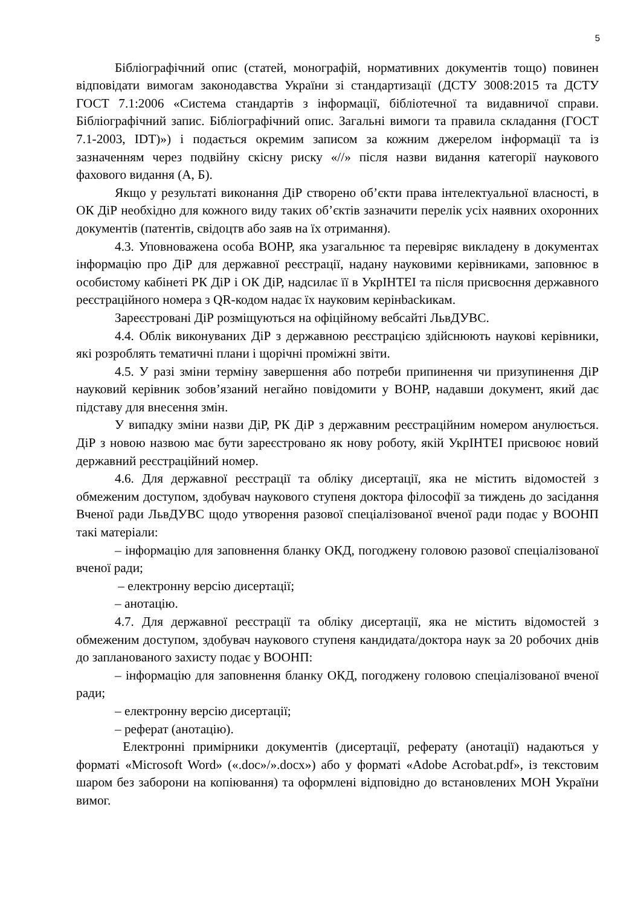5
Бібліографічний опис (статей, монографій, нормативних документів тощо) повинен відповідати вимогам законодавства України зі стандартизації (ДСТУ 3008:2015 та ДСТУ ГОСТ 7.1:2006 «Система стандартів з інформації, бібліотечної та видавничої справи. Бібліографічний запис. Бібліографічний опис. Загальні вимоги та правила складання (ГОСТ 7.1-2003, IDT)») і подається окремим записом за кожним джерелом інформації та із зазначенням через подвійну скісну риску «//» після назви видання категорії наукового фахового видання (А, Б).
Якщо у результаті виконання ДіР створено об’єкти права інтелектуальної власності, в ОК ДіР необхідно для кожного виду таких об’єктів зазначити перелік усіх наявних охоронних документів (патентів, свідоцтв або заяв на їх отримання).
4.3. Уповноважена особа ВОНР, яка узагальнює та перевіряє викладену в документах інформацію про ДіР для державної реєстрації, надану науковими керівниками, заповнює в особистому кабінеті РК ДіР і ОК ДіР, надсилає її в УкрІНТЕІ та після присвоєння державного реєстраційного номера з QR-кодом надає їх науковим керінbackикам.
Зареєстровані ДіР розміщуються на офіційному вебсайті ЛьвДУВС.
4.4. Облік виконуваних ДіР з державною реєстрацією здійснюють наукові керівники, які розроблять тематичні плани і щорічні проміжні звіти.
4.5. У разі зміни терміну завершення або потреби припинення чи призупинення ДіР науковий керівник зобов’язаний негайно повідомити у ВОНР, надавши документ, який дає підставу для внесення змін.
У випадку зміни назви ДіР, РК ДіР з державним реєстраційним номером анулюється. ДіР з новою назвою має бути зареєстровано як нову роботу, якій УкрІНТЕІ присвоює новий державний реєстраційний номер.
4.6. Для державної реєстрації та обліку дисертації, яка не містить відомостей з обмеженим доступом, здобувач наукового ступеня доктора філософії за тиждень до засідання Вченої ради ЛьвДУВС щодо утворення разової спеціалізованої вченої ради подає у ВООНП такі матеріали:
– інформацію для заповнення бланку ОКД, погоджену головою разової спеціалізованої вченої ради;
– електронну версію дисертації;
– анотацію.
4.7. Для державної реєстрації та обліку дисертації, яка не містить відомостей з обмеженим доступом, здобувач наукового ступеня кандидата/доктора наук за 20 робочих днів до запланованого захисту подає у ВООНП:
– інформацію для заповнення бланку ОКД, погоджену головою спеціалізованої вченої ради;
– електронну версію дисертації;
– реферат (анотацію).
Електронні примірники документів (дисертації, реферату (анотації) надаються у форматі «Microsoft Word» («.doc»/».docx») або у форматі «Adobe Acrobat.pdf», із текстовим шаром без заборони на копіювання) та оформлені відповідно до встановлених МОН України вимог.